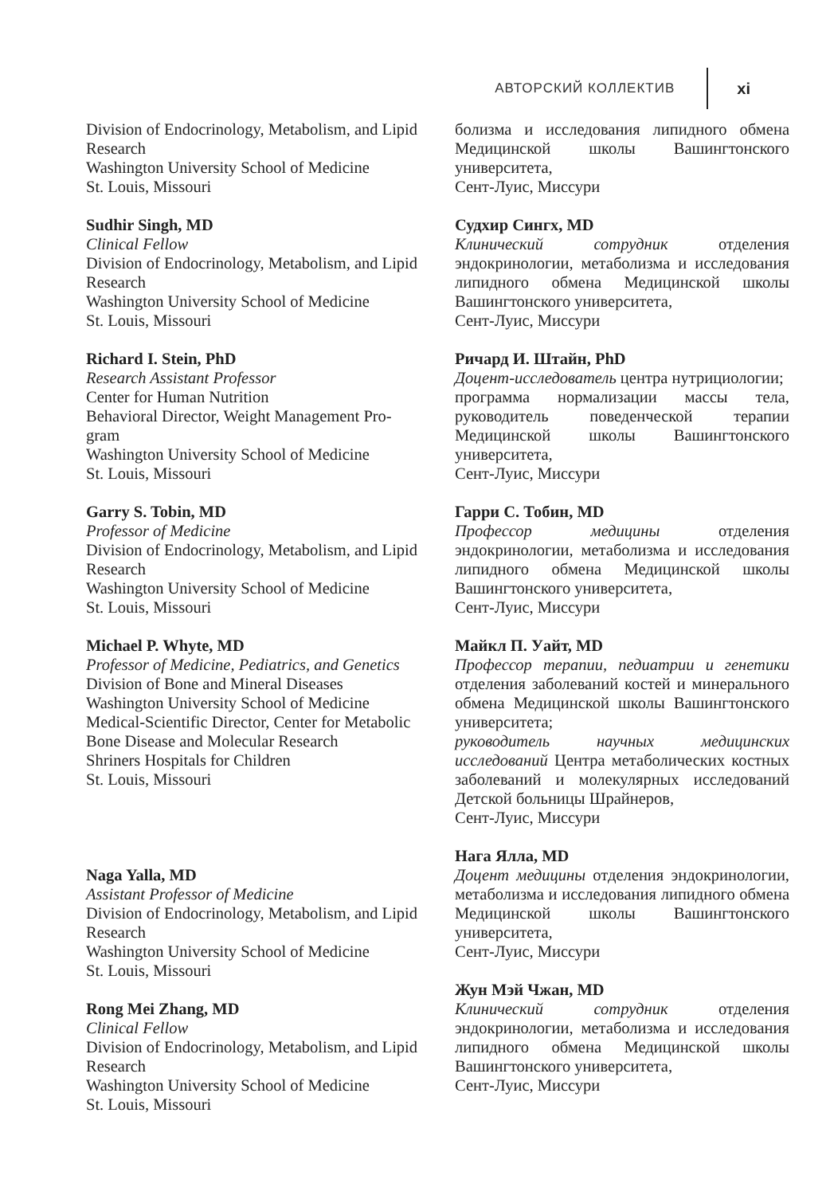АВТОРСКИЙ КОЛЛЕКТИВ xi
Division of Endocrinology, Metabolism, and Lipid Research
Washington University School of Medicine
St. Louis, Missouri
Sudhir Singh, MD
Clinical Fellow
Division of Endocrinology, Metabolism, and Lipid Research
Washington University School of Medicine
St. Louis, Missouri
Richard I. Stein, PhD
Research Assistant Professor
Center for Human Nutrition
Behavioral Director, Weight Management Pro-gram
Washington University School of Medicine
St. Louis, Missouri
Garry S. Tobin, MD
Professor of Medicine
Division of Endocrinology, Metabolism, and Lipid Research
Washington University School of Medicine
St. Louis, Missouri
Michael P. Whyte, MD
Professor of Medicine, Pediatrics, and Genetics
Division of Bone and Mineral Diseases
Washington University School of Medicine
Medical-Scientific Director, Center for Metabolic Bone Disease and Molecular Research
Shriners Hospitals for Children
St. Louis, Missouri
Naga Yalla, MD
Assistant Professor of Medicine
Division of Endocrinology, Metabolism, and Lipid Research
Washington University School of Medicine
St. Louis, Missouri
Rong Mei Zhang, MD
Clinical Fellow
Division of Endocrinology, Metabolism, and Lipid Research
Washington University School of Medicine
St. Louis, Missouri
болизма и исследования липидного обмена Медицинской школы Вашингтонского университета,
Сент-Луис, Миссури
Судхир Сингх, MD
Клинический сотрудник отделения эндокринологии, метаболизма и исследования липидного обмена Медицинской школы Вашингтонского университета,
Сент-Луис, Миссури
Ричард И. Штайн, PhD
Доцент-исследователь центра нутрициологии;
программа нормализации массы тела, руководитель поведенческой терапии Медицинской школы Вашингтонского университета,
Сент-Луис, Миссури
Гарри С. Тобин, MD
Профессор медицины отделения эндокринологии, метаболизма и исследования липидного обмена Медицинской школы Вашингтонского университета,
Сент-Луис, Миссури
Майкл П. Уайт, MD
Профессор терапии, педиатрии и генетики отделения заболеваний костей и минерального обмена Медицинской школы Вашингтонского университета;
руководитель научных медицинских исследований Центра метаболических костных заболеваний и молекулярных исследований Детской больницы Шрайнеров,
Сент-Луис, Миссури
Нага Ялла, MD
Доцент медицины отделения эндокринологии, метаболизма и исследования липидного обмена Медицинской школы Вашингтонского университета,
Сент-Луис, Миссури
Жун Мэй Чжан, MD
Клинический сотрудник отделения эндокринологии, метаболизма и исследования липидного обмена Медицинской школы Вашингтонского университета,
Сент-Луис, Миссури